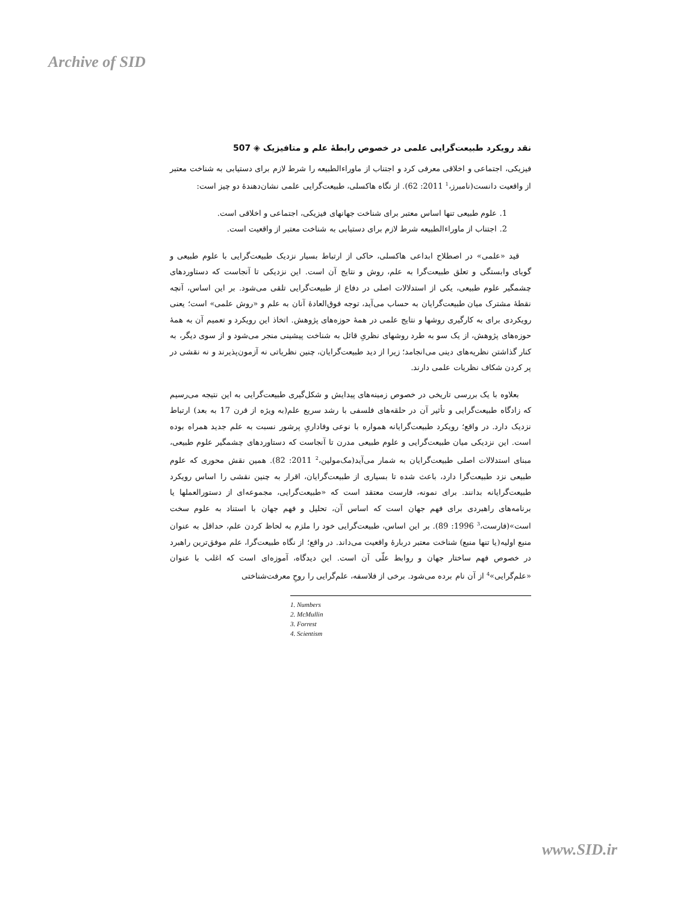Archive of SID
نقد رویکرد طبیعت‌گرایی علمی در خصوص رابطهٔ علم و متافیزیک ◈ 507
فیزیکی، اجتماعی و اخلاقی معرفی کرد و اجتناب از ماوراءالطبیعه را شرط لازم برای دستیابی به شناخت معتبر از واقعیت دانست(نامبرز،<sup>1</sup> 2011: 62). از نگاه هاکسلی، طبیعت‌گرایی علمی نشان‌دهندهٔ دو چیز است:
1. علوم طبیعی تنها اساس معتبر برای شناخت جهانهای فیزیکی، اجتماعی و اخلاقی است.
2. اجتناب از ماوراءالطبیعه شرط لازم برای دستیابی به شناخت معتبر از واقعیت است.
قید «علمی» در اصطلاح ابداعی هاکسلی، حاکی از ارتباط بسیار نزدیک طبیعت‌گرایی با علوم طبیعی و گویای وابستگی و تعلق طبیعت‌گرا به علم، روش و نتایج آن است. این نزدیکی تا آنجاست که دستاوردهای چشمگیر علوم طبیعی، یکی از استدلالات اصلی در دفاع از طبیعت‌گرایی تلقی می‌شود. بر این اساس، آنچه نقطهٔ مشترک میان طبیعت‌گرایان به حساب می‌آید، توجه فوق‌العادهٔ آنان به علم و «روش علمی» است؛ یعنی رویکردی برای به کارگیری روشها و نتایج علمی در همهٔ حوزه‌های پژوهش. اتخاذ این رویکرد و تعمیم آن به همهٔ حوزه‌های پژوهش، از یک سو به طرد روشهای نظریِ قائل به شناخت پیشینی منجر می‌شود و از سوی دیگر، به کنار گذاشتن نظریه‌های دینی می‌انجامد؛ زیرا از دید طبیعت‌گرایان، چنین نظریاتی نه آزمون‌پذیرند و نه نقشی در پر کردن شکاف نظریات علمی دارند.
بعلاوه با یک بررسی تاریخی در خصوص زمینه‌های پیدایش و شکل‌گیری طبیعت‌گرایی به این نتیجه می‌رسیم که زادگاه طبیعت‌گرایی و تأثیر آن در حلقه‌های فلسفی با رشد سریع علم(به ویژه از قرن 17 به بعد) ارتباط نزدیک دارد. در واقع؛ رویکرد طبیعت‌گرایانه همواره با نوعی وفاداریِ پرشور نسبت به علم جدید همراه بوده است. این نزدیکی میان طبیعت‌گرایی و علوم طبیعی مدرن تا آنجاست که دستاوردهای چشمگیر علوم طبیعی، مبنای استدلالات اصلی طبیعت‌گرایان به شمار می‌آید(مک‌مولین،<sup>2</sup> 2011: 82). همین نقش محوری که علوم طبیعی نزد طبیعت‌گرا دارد، باعث شده تا بسیاری از طبیعت‌گرایان، اقرار به چنین نقشی را اساس رویکرد طبیعت‌گرایانه بدانند. برای نمونه، فارست معتقد است که «طبیعت‌گرایی، مجموعه‌ای از دستورالعملها یا برنامه‌های راهبردی برای فهم جهان است که اساس آن، تحلیل و فهم جهان با استناد به علوم سخت است»(فارست،<sup>3</sup> 1996: 89). بر این اساس، طبیعت‌گرایی خود را ملزم به لحاظ کردن علم، حداقل به عنوان منبع اولیه(یا تنها منبع) شناخت معتبر دربارهٔ واقعیت می‌داند. در واقع؛ از نگاه طبیعت‌گرا، علم موفق‌ترین راهبرد در خصوص فهم ساختار جهان و روابط علّی آن است. این دیدگاه، آموزه‌ای است که اغلب با عنوان «علم‌گرایی»<sup>4</sup> از آن نام برده می‌شود. برخی از فلاسفه، علم‌گرایی را روحِ معرفت‌شناختی
1. Numbers
2. McMullin
3. Forrest
4. Scientism
www.SID.ir